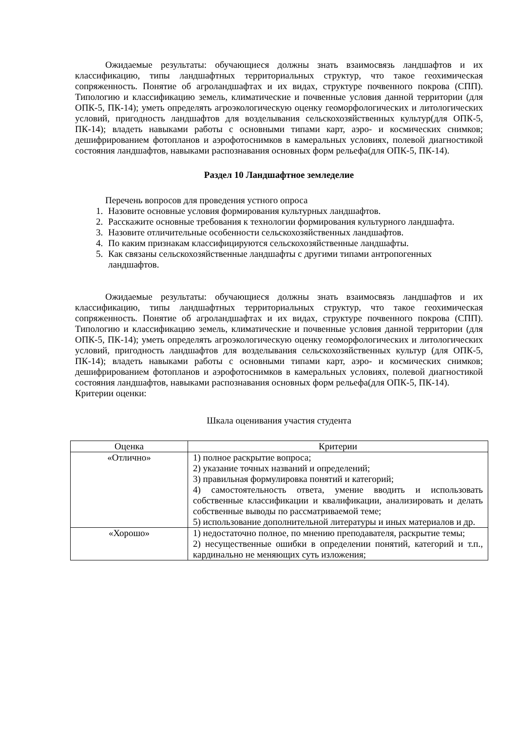Ожидаемые результаты: обучающиеся должны знать взаимосвязь ландшафтов и их классификацию, типы ландшафтных территориальных структур, что такое геохимическая сопряженность. Понятие об агроландшафтах и их видах, структуре почвенного покрова (СПП). Типологию и классификацию земель, климатические и почвенные условия данной территории (для ОПК-5, ПК-14); уметь определять агроэкологическую оценку геоморфологических и литологических условий, пригодность ландшафтов для возделывания сельскохозяйственных культур(для ОПК-5, ПК-14); владеть навыками работы с основными типами карт, аэро- и космических снимков; дешифрированием фотопланов и аэрофотоснимков в камеральных условиях, полевой диагностикой состояния ландшафтов, навыками распознавания основных форм рельефа(для ОПК-5, ПК-14).
Раздел 10 Ландшафтное земледелие
Перечень вопросов для проведения устного опроса
1. Назовите основные условия формирования культурных ландшафтов.
2. Расскажите основные требования к технологии формирования культурного ландшафта.
3. Назовите отличительные особенности сельскохозяйственных ландшафтов.
4. По каким признакам классифицируются сельскохозяйственные ландшафты.
5. Как связаны сельскохозяйственные ландшафты с другими типами антропогенных ландшафтов.
Ожидаемые результаты: обучающиеся должны знать взаимосвязь ландшафтов и их классификацию, типы ландшафтных территориальных структур, что такое геохимическая сопряженность. Понятие об агроландшафтах и их видах, структуре почвенного покрова (СПП). Типологию и классификацию земель, климатические и почвенные условия данной территории (для ОПК-5, ПК-14); уметь определять агроэкологическую оценку геоморфологических и литологических условий, пригодность ландшафтов для возделывания сельскохозяйственных культур (для ОПК-5, ПК-14); владеть навыками работы с основными типами карт, аэро- и космических снимков; дешифрированием фотопланов и аэрофотоснимков в камеральных условиях, полевой диагностикой состояния ландшафтов, навыками распознавания основных форм рельефа(для ОПК-5, ПК-14).
Критерии оценки:
Шкала оценивания участия студента
| Оценка | Критерии |
| --- | --- |
| «Отлично» | 1) полное раскрытие вопроса; 2) указание точных названий и определений; 3) правильная формулировка понятий и категорий; 4) самостоятельность ответа, умение вводить и использовать собственные классификации и квалификации, анализировать и делать собственные выводы по рассматриваемой теме; 5) использование дополнительной литературы и иных материалов и др. |
| «Хорошо» | 1) недостаточно полное, по мнению преподавателя, раскрытие темы; 2) несущественные ошибки в определении понятий, категорий и т.п., кардинально не меняющих суть изложения; |